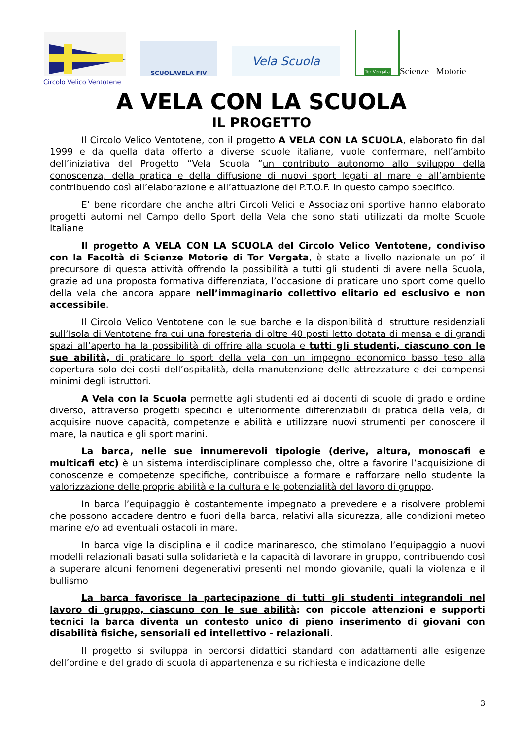SCUOLAVELA FIV
Vela Scuola
Tor Vergata
Scienze Motorie
Circolo Velico Ventotene
A VELA CON LA SCUOLA
IL PROGETTO
Il Circolo Velico Ventotene, con il progetto A VELA CON LA SCUOLA, elaborato fin dal 1999 e da quella data offerto a diverse scuole italiane, vuole confermare, nell’ambito dell’iniziativa del Progetto “Vela Scuola “un contributo autonomo allo sviluppo della conoscenza, della pratica e della diffusione di nuovi sport legati al mare e all’ambiente contribuendo così all’elaborazione e all’attuazione del P.T.O.F. in questo campo specifico.
E’ bene ricordare che anche altri Circoli Velici e Associazioni sportive hanno elaborato progetti automi nel Campo dello Sport della Vela che sono stati utilizzati da molte Scuole Italiane
Il progetto A VELA CON LA SCUOLA del Circolo Velico Ventotene, condiviso con la Facoltà di Scienze Motorie di Tor Vergata, è stato a livello nazionale un po’ il precursore di questa attività offrendo la possibilità a tutti gli studenti di avere nella Scuola, grazie ad una proposta formativa differenziata, l’occasione di praticare uno sport come quello della vela che ancora appare nell’immaginario collettivo elitario ed esclusivo e non accessibile.
Il Circolo Velico Ventotene con le sue barche e la disponibilità di strutture residenziali sull’Isola di Ventotene fra cui una foresteria di oltre 40 posti letto dotata di mensa e di grandi spazi all’aperto ha la possibilità di offrire alla scuola e tutti gli studenti, ciascuno con le sue abilità, di praticare lo sport della vela con un impegno economico basso teso alla copertura solo dei costi dell’ospitalità, della manutenzione delle attrezzature e dei compensi minimi degli istruttori.
A Vela con la Scuola permette agli studenti ed ai docenti di scuole di grado e ordine diverso, attraverso progetti specifici e ulteriormente differenziabili di pratica della vela, di acquisire nuove capacità, competenze e abilità e utilizzare nuovi strumenti per conoscere il mare, la nautica e gli sport marini.
La barca, nelle sue innumerevoli tipologie (derive, altura, monoscafi e multicafi etc) è un sistema interdisciplinare complesso che, oltre a favorire l’acquisizione di conoscenze e competenze specifiche, contribuisce a formare e rafforzare nello studente la valorizzazione delle proprie abilità e la cultura e le potenzialità del lavoro di gruppo.
In barca l’equipaggio è costantemente impegnato a prevedere e a risolvere problemi che possono accadere dentro e fuori della barca, relativi alla sicurezza, alle condizioni meteo marine e/o ad eventuali ostacoli in mare.
In barca vige la disciplina e il codice marinaresco, che stimolano l’equipaggio a nuovi modelli relazionali basati sulla solidarietà e la capacità di lavorare in gruppo, contribuendo così a superare alcuni fenomeni degenerativi presenti nel mondo giovanile, quali la violenza e il bullismo
La barca favorisce la partecipazione di tutti gli studenti integrandoli nel lavoro di gruppo, ciascuno con le sue abilità: con piccole attenzioni e supporti tecnici la barca diventa un contesto unico di pieno inserimento di giovani con disabilità fisiche, sensoriali ed intellettivo - relazionali.
Il progetto si sviluppa in percorsi didattici standard con adattamenti alle esigenze dell’ordine e del grado di scuola di appartenenza e su richiesta e indicazione delle
3